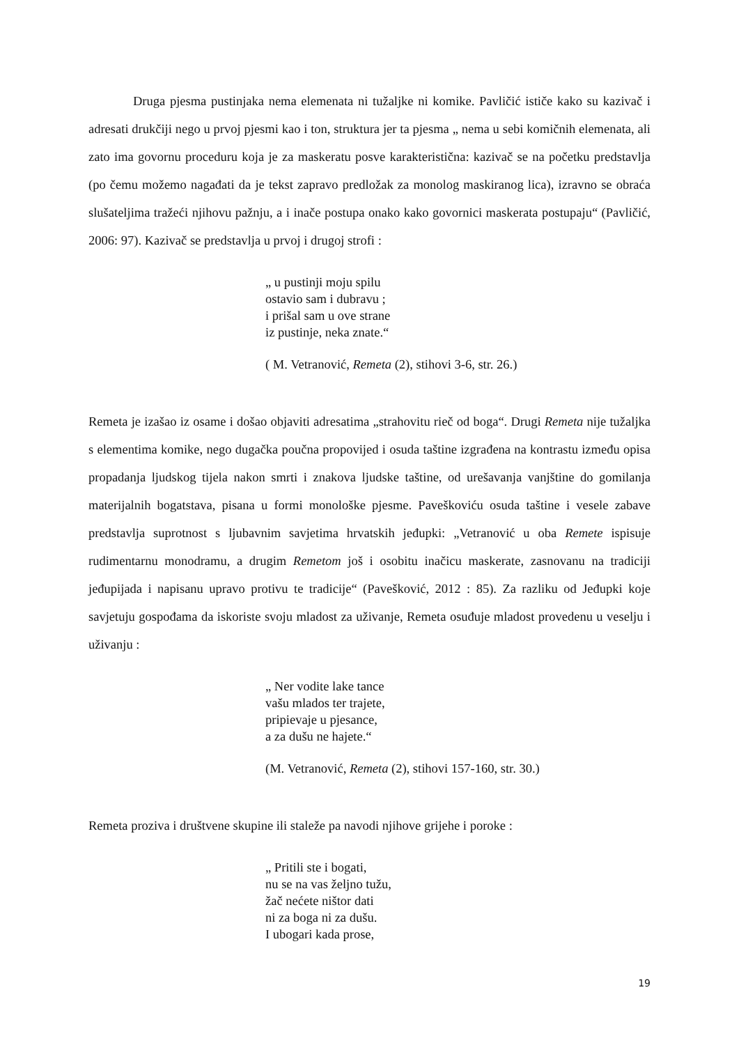Druga pjesma pustinjaka nema elemenata ni tužaljke ni komike. Pavličić ističe kako su kazivač i adresati drukčiji nego u prvoj pjesmi kao i ton, struktura jer ta pjesma „ nema u sebi komičnih elemenata, ali zato ima govornu proceduru koja je za maskeratu posve karakteristična: kazivač se na početku predstavlja (po čemu možemo nagađati da je tekst zapravo predložak za monolog maskiranog lica), izravno se obraća slušateljima tražeći njihovu pažnju, a i inače postupa onako kako govornici maskerata postupaju“ (Pavličić, 2006: 97). Kazivač se predstavlja u prvoj i drugoj strofi :
„ u pustinji moju spilu
ostavio sam i dubravu ;
i prišal sam u ove strane
iz pustinje, neka znate.“
( M. Vetranović, Remeta (2), stihovi 3-6, str. 26.)
Remeta je izašao iz osame i došao objaviti adresatima „strahovitu rieč od boga“. Drugi Remeta nije tužaljka s elementima komike, nego dugačka poučna propovijed i osuda taštine izgrađena na kontrastu između opisa propadanja ljudskog tijela nakon smrti i znakova ljudske taštine, od urešavanja vanjštine do gomilanja materijalnih bogatstava, pisana u formi monološke pjesme. Paveškoviću osuda taštine i vesele zabave predstavlja suprotnost s ljubavnim savjetima hrvatskih jeđupki: „Vetranović u oba Remete ispisuje rudimentarnu monodramu, a drugim Remetom još i osobitu inačicu maskerate, zasnovanu na tradiciji jeđupijada i napisanu upravo protivu te tradicije“ (Pavešković, 2012 : 85). Za razliku od Jeđupki koje savjetuju gospođama da iskoriste svoju mladost za uživanje, Remeta osuđuje mladost provedenu u veselju i uživanju :
„ Ner vodite lake tance
vašu mlados ter trajete,
pripievaje u pjesance,
a za dušu ne hajete.“
(M. Vetranović, Remeta (2), stihovi 157-160, str. 30.)
Remeta proziva i društvene skupine ili staleže pa navodi njihove grijehe i poroke :
„ Pritili ste i bogati,
nu se na vas željno tužu,
žač nećete ništor dati
ni za boga ni za dušu.
I ubogari kada prose,
19